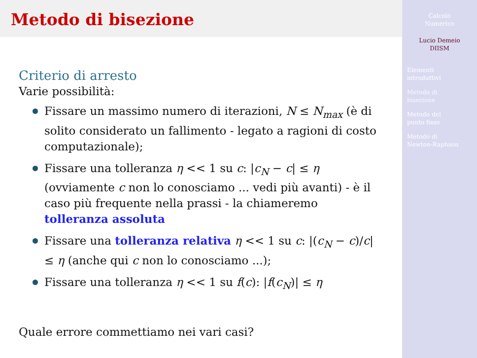Metodo di bisezione
Criterio di arresto
Varie possibilità:
Fissare un massimo numero di iterazioni, N ≤ N<sub>max</sub> (è di solito considerato un fallimento - legato a ragioni di costo computazionale);
Fissare una tolleranza η << 1 su c: |c<sub>N</sub> − c| ≤ η (ovviamente c non lo conosciamo ... vedi più avanti) - è il caso più frequente nella prassi - la chiameremo tolleranza assoluta
Fissare una tolleranza relativa η << 1 su c: |(c<sub>N</sub> − c)/c| ≤ η (anche qui c non lo conosciamo ...);
Fissare una tolleranza η << 1 su f(c): |f(c<sub>N</sub>)| ≤ η
Quale errore commettiamo nei vari casi?
Calcolo
Numerico
Lucio Demeio
DIISM
Elementi
introduttivi
Metodo di
bisezione
Metodo del
punto fisso
Metodo di
Newton-Raphson